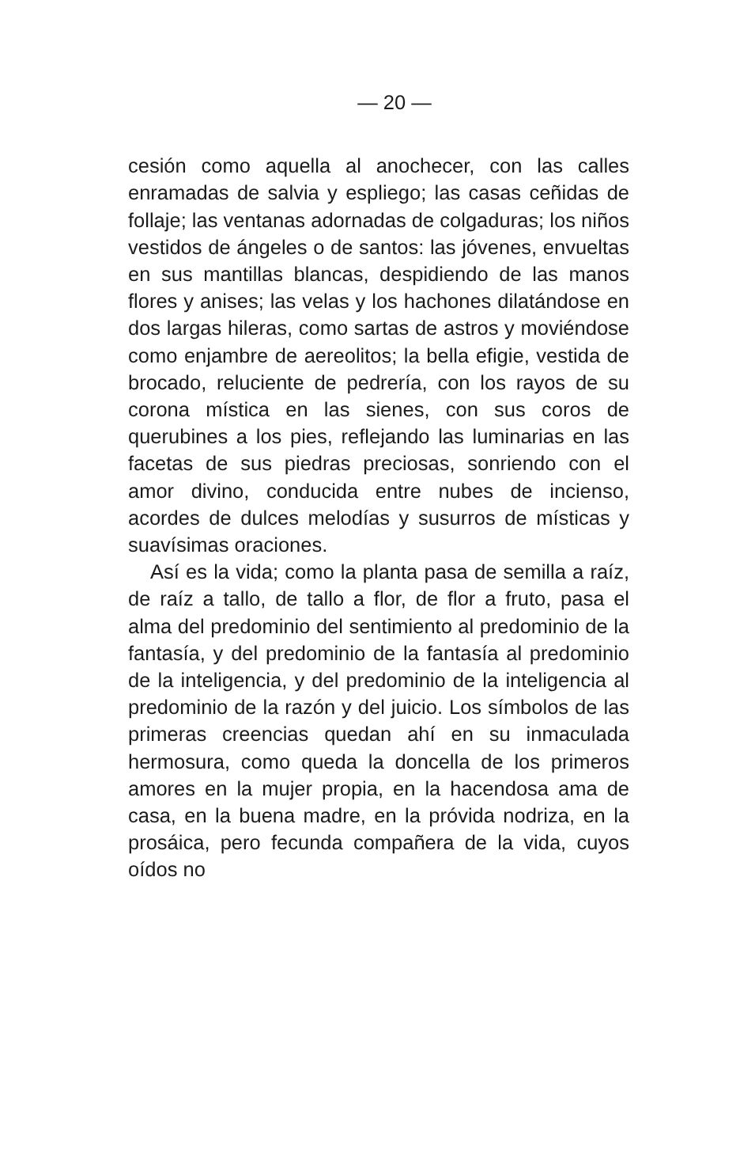— 20 —
cesión como aquella al anochecer, con las calles enramadas de salvia y espliego; las casas ceñidas de follaje; las ventanas adornadas de colgaduras; los niños vestidos de ángeles o de santos: las jóvenes, envueltas en sus mantillas blancas, despidiendo de las manos flores y anises; las velas y los hachones dilatándose en dos largas hileras, como sartas de astros y moviéndose como enjambre de aereolitos; la bella efigie, vestida de brocado, reluciente de pedrería, con los rayos de su corona mística en las sienes, con sus coros de querubines a los pies, reflejando las luminarias en las facetas de sus piedras preciosas, sonriendo con el amor divino, conducida entre nubes de incienso, acordes de dulces melodías y susurros de místicas y suavísimas oraciones.
Así es la vida; como la planta pasa de semilla a raíz, de raíz a tallo, de tallo a flor, de flor a fruto, pasa el alma del predominio del sentimiento al predominio de la fantasía, y del predominio de la fantasía al predominio de la inteligencia, y del predominio de la inteligencia al predominio de la razón y del juicio. Los símbolos de las primeras creencias quedan ahí en su inmaculada hermosura, como queda la doncella de los primeros amores en la mujer propia, en la hacendosa ama de casa, en la buena madre, en la próvida nodriza, en la prosáica, pero fecunda compañera de la vida, cuyos oídos no